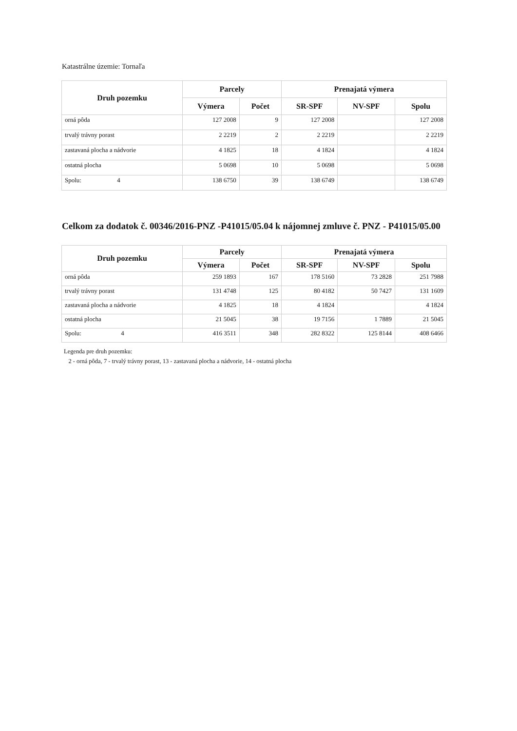Katastrálne územie: Tornaľa
| Druh pozemku | Parcely | | Prenajatá výmera | | |
| --- | --- | --- | --- | --- | --- |
| | Výmera | Počet | SR-SPF | NV-SPF | Spolu |
| orná pôda | 127 2008 | 9 | 127 2008 | | 127 2008 |
| trvalý trávny porast | 2 2219 | 2 | 2 2219 | | 2 2219 |
| zastavaná plocha a nádvorie | 4 1825 | 18 | 4 1824 | | 4 1824 |
| ostatná plocha | 5 0698 | 10 | 5 0698 | | 5 0698 |
| Spolu: 4 | 138 6750 | 39 | 138 6749 | | 138 6749 |
Celkom za dodatok č. 00346/2016-PNZ -P41015/05.04 k nájomnej zmluve č. PNZ - P41015/05.00
| Druh pozemku | Parcely | | Prenajatá výmera | | |
| --- | --- | --- | --- | --- | --- |
| | Výmera | Počet | SR-SPF | NV-SPF | Spolu |
| orná pôda | 259 1893 | 167 | 178 5160 | 73 2828 | 251 7988 |
| trvalý trávny porast | 131 4748 | 125 | 80 4182 | 50 7427 | 131 1609 |
| zastavaná plocha a nádvorie | 4 1825 | 18 | 4 1824 | | 4 1824 |
| ostatná plocha | 21 5045 | 38 | 19 7156 | 1 7889 | 21 5045 |
| Spolu: 4 | 416 3511 | 348 | 282 8322 | 125 8144 | 408 6466 |
Legenda pre druh pozemku:
2 - orná pôda, 7 - trvalý trávny porast, 13 - zastavaná plocha a nádvorie, 14 - ostatná plocha